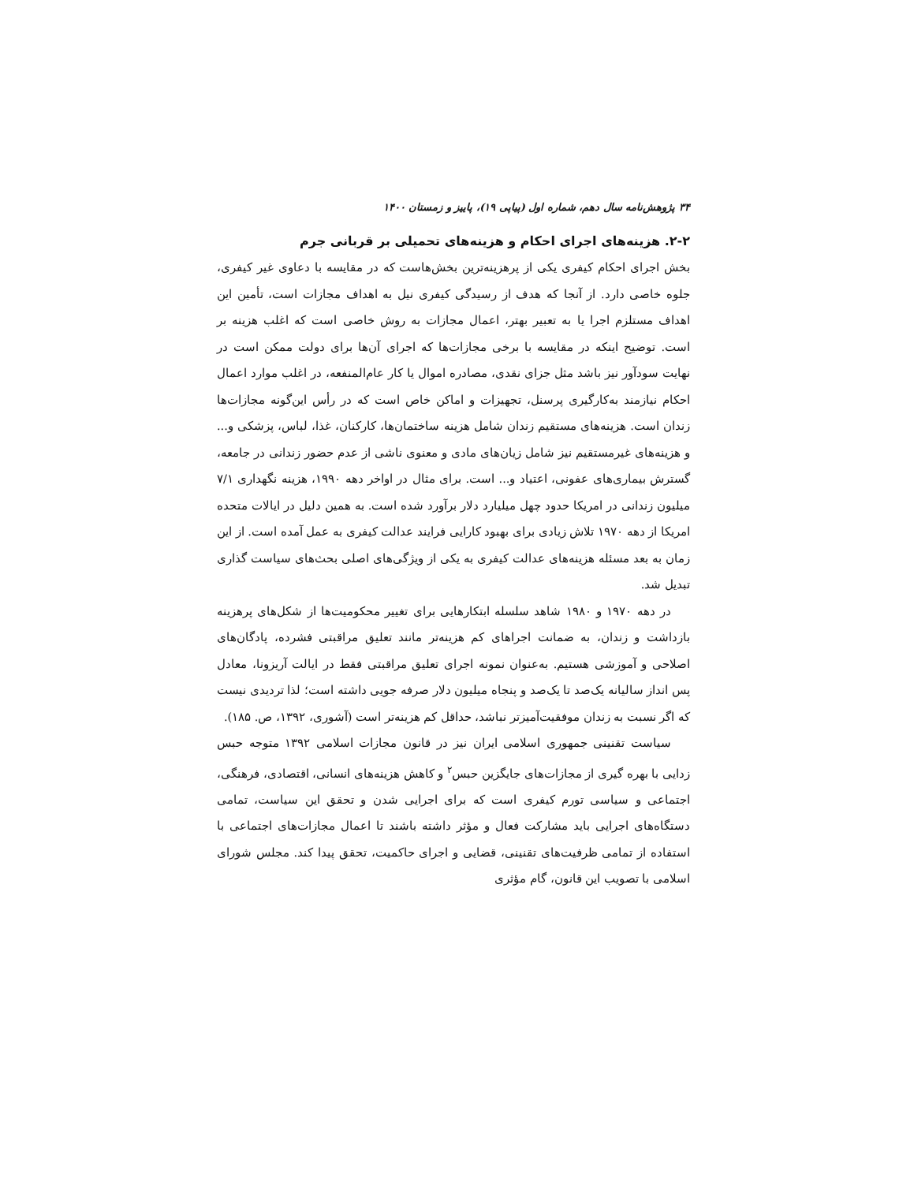۳۴ پژوهش‌نامه سال دهم، شماره اول (پیاپی ۱۹)، پاییز و زمستان ۱۴۰۰
۲-۲. هزینه‌های اجرای احکام و هزینه‌های تحمیلی بر قربانی جرم
بخش اجرای احکام کیفری یکی از پرهزینه‌ترین بخش‌هاست که در مقایسه با دعاوی غیر کیفری، جلوه خاصی دارد. از آنجا که هدف از رسیدگی کیفری نیل به اهداف مجازات است، تأمین این اهداف مستلزم اجرا یا به تعبیر بهتر، اعمال مجازات به روش خاصی است که اغلب هزینه بر است. توضیح اینکه در مقایسه با برخی مجازات‌ها که اجرای آن‌ها برای دولت ممکن است در نهایت سودآور نیز باشد مثل جزای نقدی، مصادره اموال یا کار عام‌المنفعه، در اغلب موارد اعمال احکام نیازمند به‌کارگیری پرسنل، تجهیزات و اماکن خاص است که در رأس این‌گونه مجازات‌ها زندان است. هزینه‌های مستقیم زندان شامل هزینه ساختمان‌ها، کارکنان، غذا، لباس، پزشکی و... و هزینه‌های غیرمستقیم نیز شامل زیان‌های مادی و معنوی ناشی از عدم حضور زندانی در جامعه، گسترش بیماری‌های عفونی، اعتیاد و... است. برای مثال در اواخر دهه ۱۹۹۰، هزینه نگهداری ۷/۱ میلیون زندانی در امریکا حدود چهل میلیارد دلار برآورد شده است. به همین دلیل در ایالات متحده امریکا از دهه ۱۹۷۰ تلاش زیادی برای بهبود کارایی فرایند عدالت کیفری به عمل آمده است. از این زمان به بعد مسئله هزینه‌های عدالت کیفری به یکی از ویژگی‌های اصلی بحث‌های سیاست گذاری تبدیل شد.
در دهه ۱۹۷۰ و ۱۹۸۰ شاهد سلسله ابتکارهایی برای تغییر محکومیت‌ها از شکل‌های پرهزینه بازداشت و زندان، به ضمانت اجراهای کم هزینه‌تر مانند تعلیق مراقبتی فشرده، پادگان‌های اصلاحی و آموزشی هستیم. به‌عنوان نمونه اجرای تعلیق مراقبتی فقط در ایالت آریزونا، معادل پس انداز سالیانه یک‌صد تا یک‌صد و پنجاه میلیون دلار صرفه جویی داشته است؛ لذا تردیدی نیست که اگر نسبت به زندان موفقیت‌آمیزتر نباشد، حداقل کم هزینه‌تر است (آشوری، ۱۳۹۲، ص. ۱۸۵).
سیاست تقنینی جمهوری اسلامی ایران نیز در قانون مجازات اسلامی ۱۳۹۲ متوجه حبس زدایی با بهره گیری از مجازات‌های جایگزین حبس<sup>۲</sup> و کاهش هزینه‌های انسانی، اقتصادی، فرهنگی، اجتماعی و سیاسی تورم کیفری است که برای اجرایی شدن و تحقق این سیاست، تمامی دستگاه‌های اجرایی باید مشارکت فعال و مؤثر داشته باشند تا اعمال مجازات‌های اجتماعی با استفاده از تمامی ظرفیت‌های تقنینی، قضایی و اجرای حاکمیت، تحقق پیدا کند. مجلس شورای اسلامی با تصویب این قانون، گام مؤثری